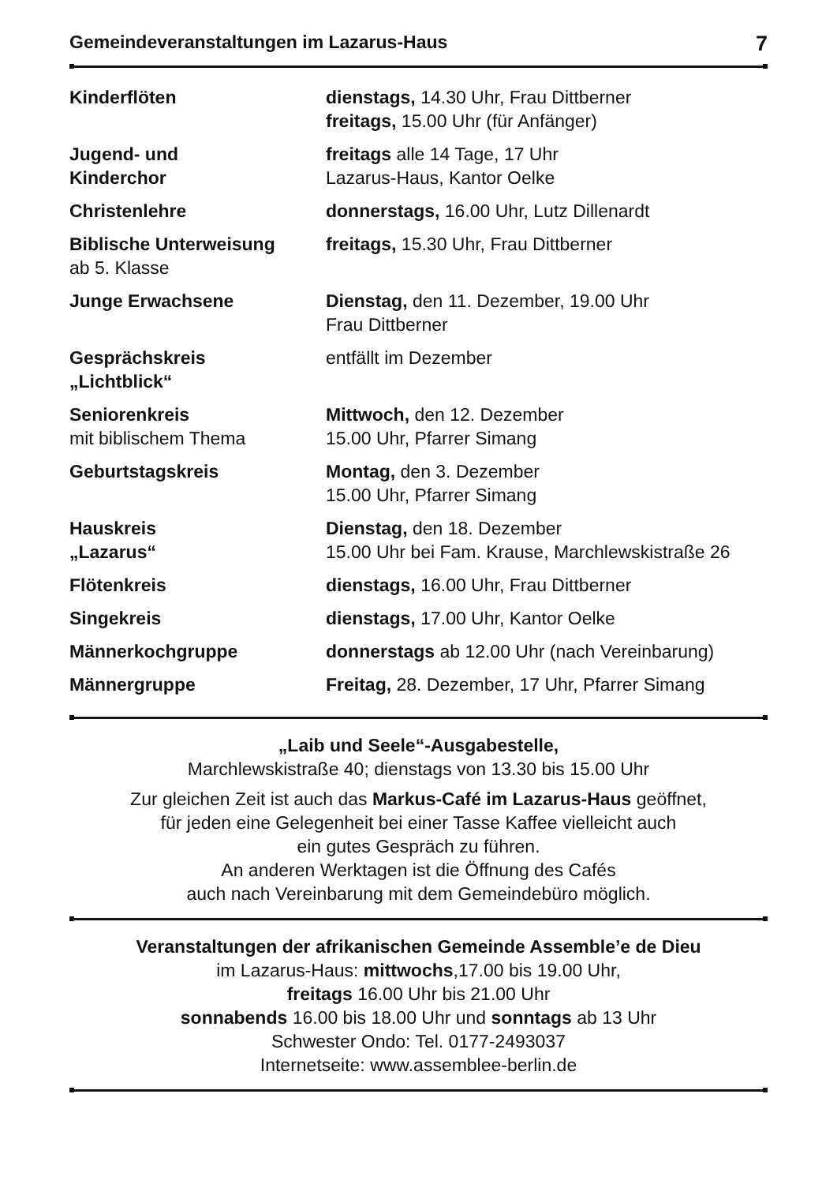Gemeindeveranstaltungen im Lazarus-Haus 7
| Kinderflöten | dienstags, 14.30 Uhr, Frau Dittberner freitags, 15.00 Uhr (für Anfänger) |
| Jugend- und Kinderchor | freitags alle 14 Tage, 17 Uhr Lazarus-Haus, Kantor Oelke |
| Christenlehre | donnerstags, 16.00 Uhr, Lutz Dillenardt |
| Biblische Unterweisung ab 5. Klasse | freitags, 15.30 Uhr, Frau Dittberner |
| Junge Erwachsene | Dienstag, den 11. Dezember, 19.00 Uhr Frau Dittberner |
| Gesprächskreis „Lichtblick“ | entfällt im Dezember |
| Seniorenkreis mit biblischem Thema | Mittwoch, den 12. Dezember 15.00 Uhr, Pfarrer Simang |
| Geburtstagskreis | Montag, den 3. Dezember 15.00 Uhr, Pfarrer Simang |
| Hauskreis „Lazarus“ | Dienstag, den 18. Dezember 15.00 Uhr bei Fam. Krause, Marchlewskistraße 26 |
| Flötenkreis | dienstags, 16.00 Uhr, Frau Dittberner |
| Singekreis | dienstags, 17.00 Uhr, Kantor Oelke |
| Männerkochgruppe | donnerstags ab 12.00 Uhr (nach Vereinbarung) |
| Männergruppe | Freitag, 28. Dezember, 17 Uhr, Pfarrer Simang |
„Laib und Seele“-Ausgabestelle,
Marchlewskistraße 40; dienstags von 13.30 bis 15.00 Uhr
Zur gleichen Zeit ist auch das Markus-Café im Lazarus-Haus geöffnet,
für jeden eine Gelegenheit bei einer Tasse Kaffee vielleicht auch
ein gutes Gespräch zu führen.
An anderen Werktagen ist die Öffnung des Cafés
auch nach Vereinbarung mit dem Gemeindebüro möglich.
Veranstaltungen der afrikanischen Gemeinde Assemble’e de Dieu
im Lazarus-Haus: mittwochs,17.00 bis 19.00 Uhr,
freitags 16.00 Uhr bis 21.00 Uhr
sonnabends 16.00 bis 18.00 Uhr und sonntags ab 13 Uhr
Schwester Ondo: Tel. 0177-2493037
Internetseite: www.assemblee-berlin.de